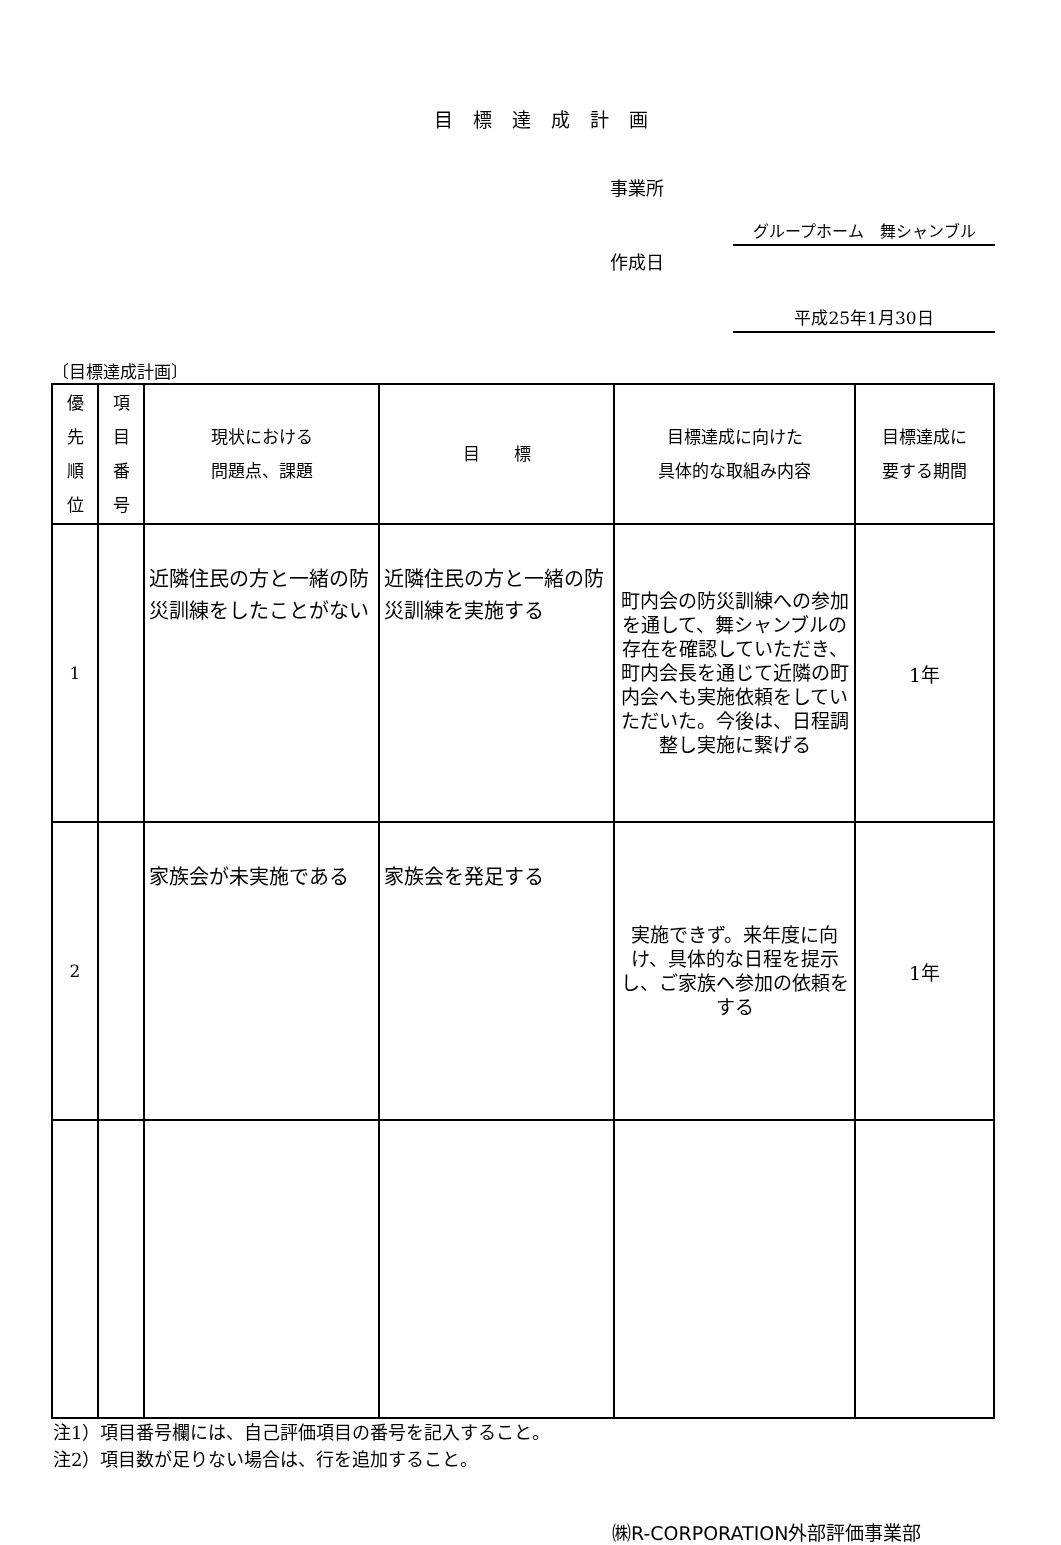目標達成計画
事業所
グループホーム　舞シャンブル
作成日
平成25年1月30日
〔目標達成計画〕
| 優 先 順 位 | 項 目 番 号 | 現状における 問題点、課題 | 目 標 | 目標達成に向けた 具体的な取組み内容 | 目標達成に 要する期間 |
| --- | --- | --- | --- | --- | --- |
| 1 | | 近隣住民の方と一緒の防災訓練をしたことがない | 近隣住民の方と一緒の防災訓練を実施する | 町内会の防災訓練への参加を通して、舞シャンブルの存在を確認していただき、町内会長を通じて近隣の町内会へも実施依頼をしていただいた。今後は、日程調整し実施に繋げる | 1年 |
| 2 | | 家族会が未実施である | 家族会を発足する | 実施できず。来年度に向け、具体的な日程を提示し、ご家族へ参加の依頼をする | 1年 |
注1）項目番号欄には、自己評価項目の番号を記入すること。
注2）項目数が足りない場合は、行を追加すること。
㈱R-CORPORATION外部評価事業部